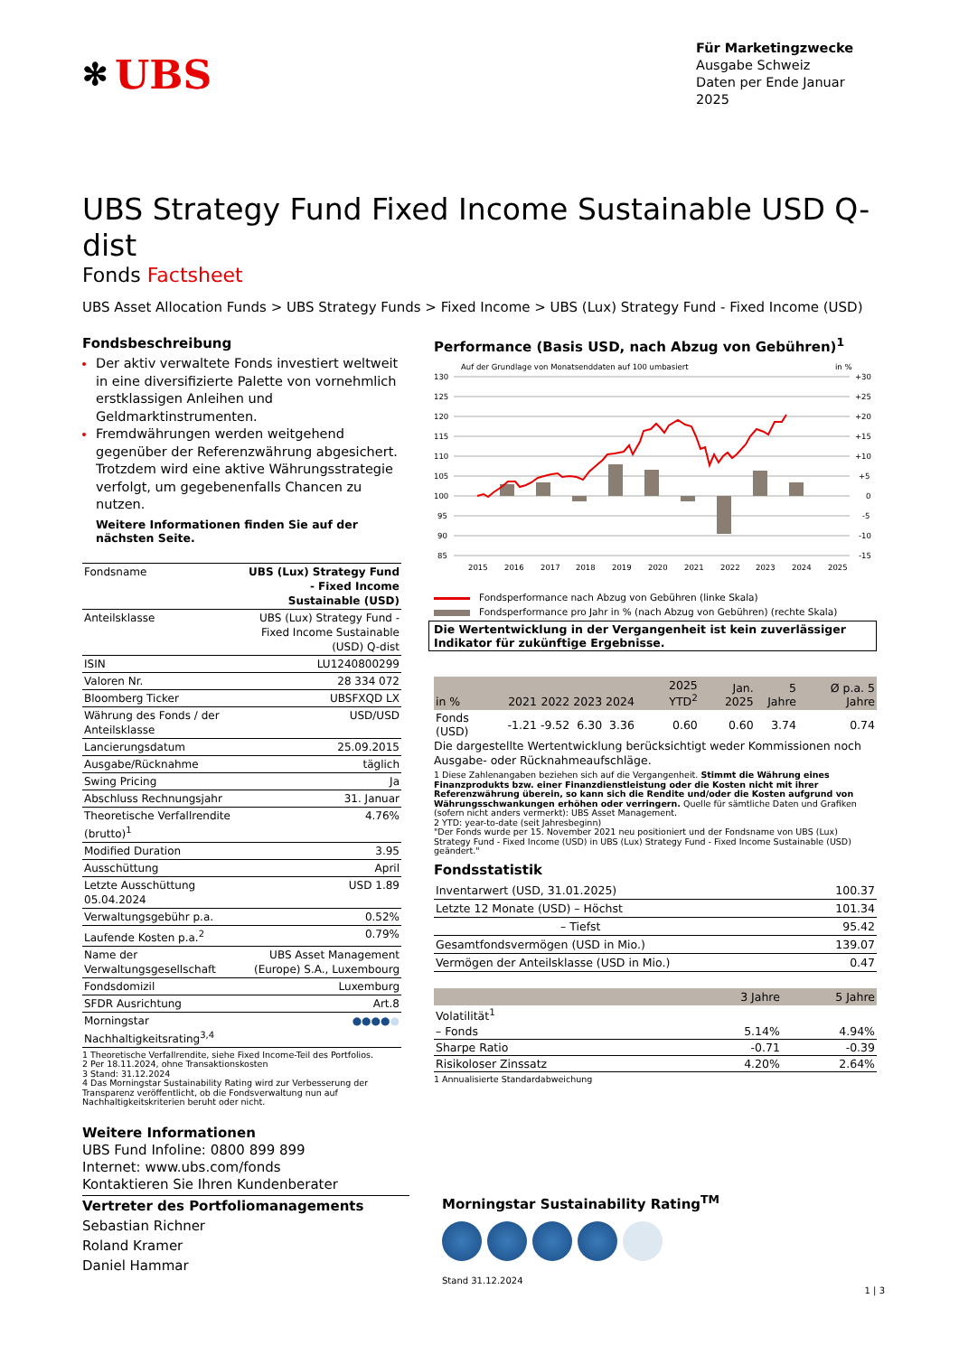✻ UBS
Für Marketingzwecke
Ausgabe Schweiz
Daten per Ende Januar 2025
UBS Strategy Fund Fixed Income Sustainable USD Q-dist
Fonds Factsheet
UBS Asset Allocation Funds > UBS Strategy Funds > Fixed Income > UBS (Lux) Strategy Fund - Fixed Income (USD)
Fondsbeschreibung
Der aktiv verwaltete Fonds investiert weltweit in eine diversifizierte Palette von vornehmlich erstklassigen Anleihen und Geldmarktinstrumenten.
Fremdwährungen werden weitgehend gegenüber der Referenzwährung abgesichert. Trotzdem wird eine aktive Währungsstrategie verfolgt, um gegebenenfalls Chancen zu nutzen.
Weitere Informationen finden Sie auf der nächsten Seite.
| Fondsname | UBS (Lux) Strategy Fund - Fixed Income Sustainable (USD) |
| Anteilsklasse | UBS (Lux) Strategy Fund - Fixed Income Sustainable (USD) Q-dist |
| ISIN | LU1240800299 |
| Valoren Nr. | 28 334 072 |
| Bloomberg Ticker | UBSFXQD LX |
| Währung des Fonds / der Anteilsklasse | USD/USD |
| Lancierungsdatum | 25.09.2015 |
| Ausgabe/Rücknahme | täglich |
| Swing Pricing | Ja |
| Abschluss Rechnungsjahr | 31. Januar |
| Theoretische Verfallrendite (brutto)<sup>1</sup> | 4.76% |
| Modified Duration | 3.95 |
| Ausschüttung | April |
| Letzte Ausschüttung 05.04.2024 | USD 1.89 |
| Verwaltungsgebühr p.a. | 0.52% |
| Laufende Kosten p.a.<sup>2</sup> | 0.79% |
| Name der Verwaltungsgesellschaft | UBS Asset Management (Europe) S.A., Luxembourg |
| Fondsdomizil | Luxemburg |
| SFDR Ausrichtung | Art.8 |
| Morningstar Nachhaltigkeitsrating<sup>3,4</sup> | ●●●● ● |
1 Theoretische Verfallrendite, siehe Fixed Income-Teil des Portfolios.
2 Per 18.11.2024, ohne Transaktionskosten
3 Stand: 31.12.2024
4 Das Morningstar Sustainability Rating wird zur Verbesserung der Transparenz veröffentlicht, ob die Fondsverwaltung nun auf Nachhaltigkeitskriterien beruht oder nicht.
Performance (Basis USD, nach Abzug von Gebühren)<sup>1</sup>
Auf der Grundlage von Monatsenddaten auf 100 umbasiert
in %
130
125
120
115
110
105
100
95
90
85
+30
+25
+20
+15
+10
+5
0
-5
-10
-15
2015
2016
2017
2018
2019
2020
2021
2022
2023
2024
2025
Fondsperformance nach Abzug von Gebühren (linke Skala)
Fondsperformance pro Jahr in % (nach Abzug von Gebühren) (rechte Skala)
Die Wertentwicklung in der Vergangenheit ist kein zuverlässiger Indikator für zukünftige Ergebnisse.
| in % | 2021 | 2022 | 2023 | 2024 | 2025 YTD<sup>2</sup> | Jan. 2025 | 5 Jahre | Ø p.a. 5 Jahre |
| --- | --- | --- | --- | --- | --- | --- | --- | --- |
| Fonds (USD) | -1.21 | -9.52 | 6.30 | 3.36 | 0.60 | 0.60 | 3.74 | 0.74 |
Die dargestellte Wertentwicklung berücksichtigt weder Kommissionen noch Ausgabe- oder Rücknahmeaufschläge.
1 Diese Zahlenangaben beziehen sich auf die Vergangenheit. Stimmt die Währung eines Finanzprodukts bzw. einer Finanzdienstleistung oder die Kosten nicht mit ihrer Referenzwährung überein, so kann sich die Rendite und/oder die Kosten aufgrund von Währungsschwankungen erhöhen oder verringern. Quelle für sämtliche Daten und Grafiken (sofern nicht anders vermerkt): UBS Asset Management.
2 YTD: year-to-date (seit Jahresbeginn)
"Der Fonds wurde per 15. November 2021 neu positioniert und der Fondsname von UBS (Lux) Strategy Fund - Fixed Income (USD) in UBS (Lux) Strategy Fund - Fixed Income Sustainable (USD) geändert."
Fondsstatistik
| Inventarwert (USD, 31.01.2025) | 100.37 |
| Letzte 12 Monate (USD) – Höchst | 101.34 |
| – Tiefst | 95.42 |
| Gesamtfondsvermögen (USD in Mio.) | 139.07 |
| Vermögen der Anteilsklasse (USD in Mio.) | 0.47 |
| | 3 Jahre | 5 Jahre |
| --- | --- | --- |
| Volatilität<sup>1</sup> | | |
| – Fonds | 5.14% | 4.94% |
| Sharpe Ratio | -0.71 | -0.39 |
| Risikoloser Zinssatz | 4.20% | 2.64% |
1 Annualisierte Standardabweichung
Weitere Informationen
UBS Fund Infoline: 0800 899 899
Internet: www.ubs.com/fonds
Kontaktieren Sie Ihren Kundenberater
Vertreter des Portfoliomanagements
Sebastian Richner
Roland Kramer
Daniel Hammar
Morningstar Sustainability Rating<sup>TM</sup>
Stand 31.12.2024
1 | 3